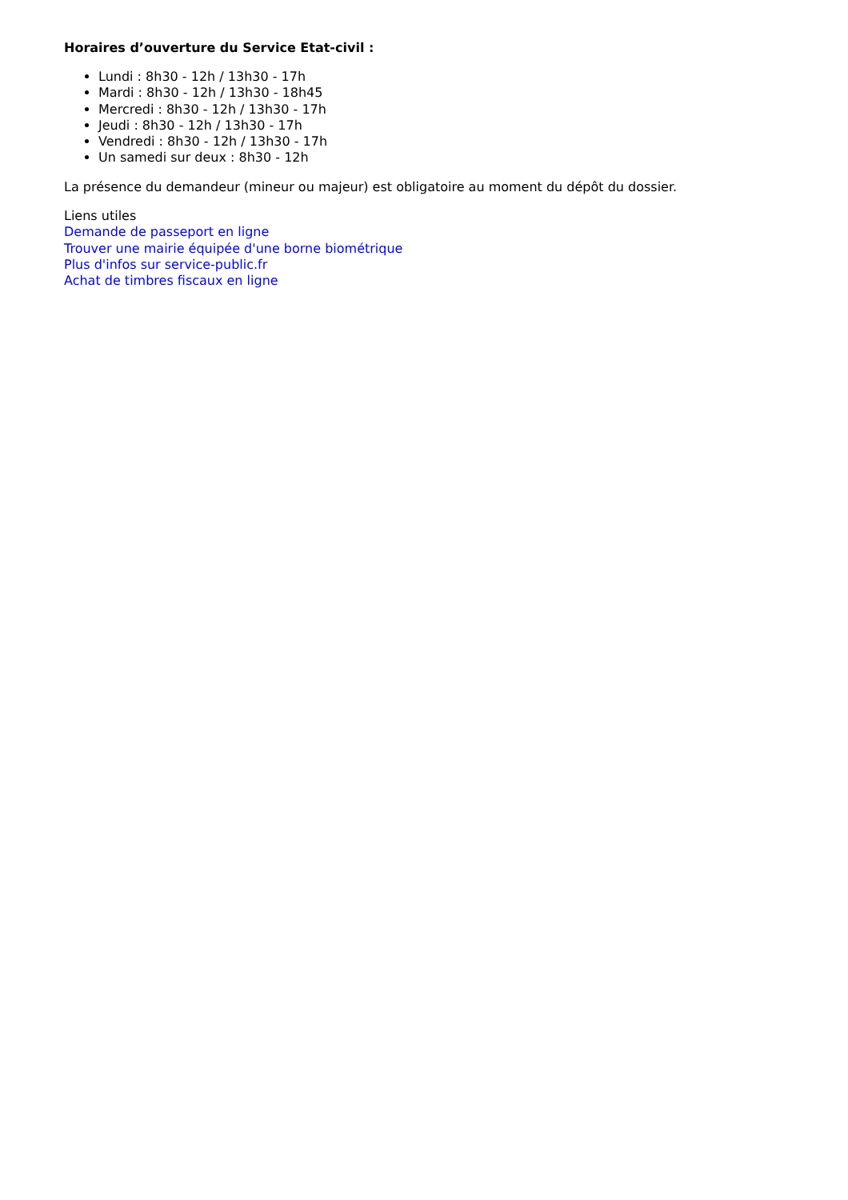Horaires d’ouverture du Service Etat-civil :
Lundi : 8h30 - 12h / 13h30 - 17h
Mardi : 8h30 - 12h / 13h30 - 18h45
Mercredi : 8h30 - 12h / 13h30 - 17h
Jeudi : 8h30 - 12h / 13h30 - 17h
Vendredi : 8h30 - 12h / 13h30 - 17h
Un samedi sur deux : 8h30 - 12h
La présence du demandeur (mineur ou majeur) est obligatoire au moment du dépôt du dossier.
Liens utiles
Demande de passeport en ligne
Trouver une mairie équipée d'une borne biométrique
Plus d'infos sur service-public.fr
Achat de timbres fiscaux en ligne